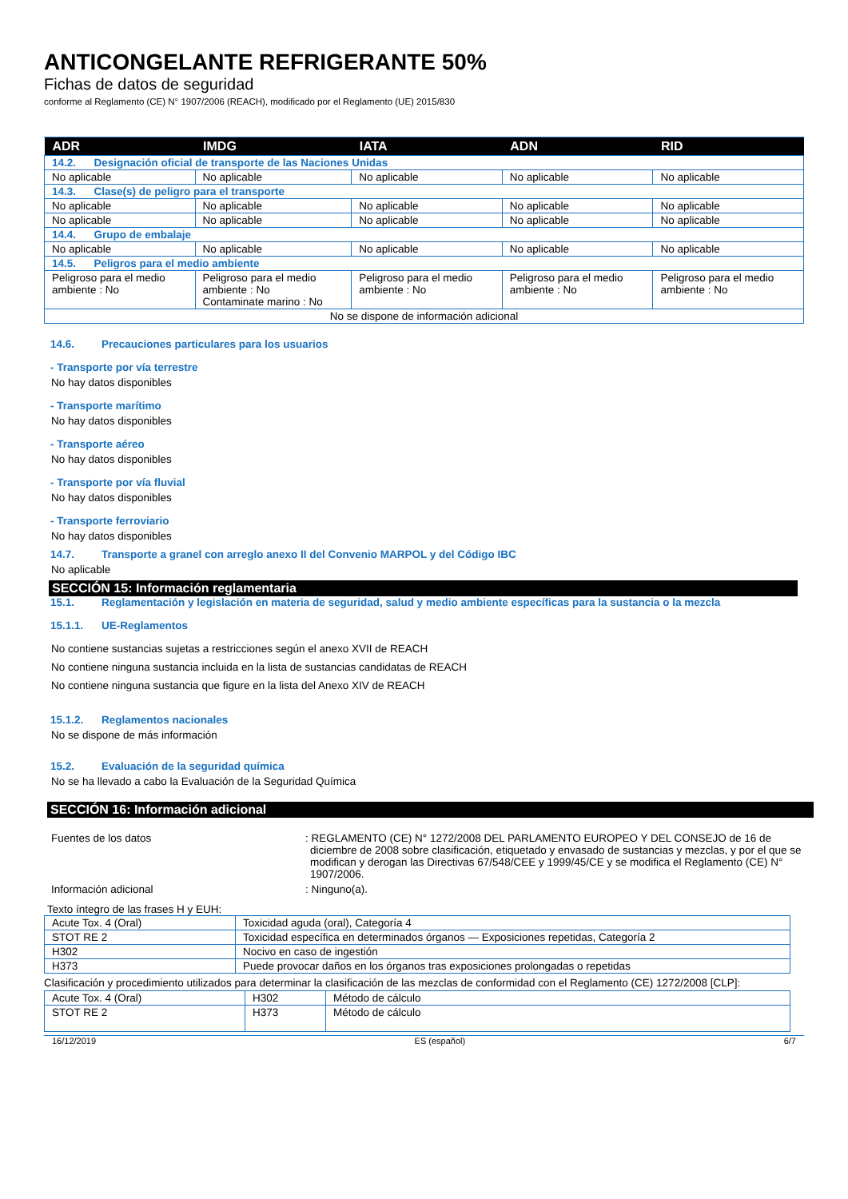ANTICONGELANTE REFRIGERANTE 50%
Fichas de datos de seguridad
conforme al Reglamento (CE) N° 1907/2006 (REACH), modificado por el Reglamento (UE) 2015/830
| ADR | IMDG | IATA | ADN | RID |
| --- | --- | --- | --- | --- |
| 14.2. Designación oficial de transporte de las Naciones Unidas | | | | |
| No aplicable | No aplicable | No aplicable | No aplicable | No aplicable |
| 14.3. Clase(s) de peligro para el transporte | | | | |
| No aplicable | No aplicable | No aplicable | No aplicable | No aplicable |
| No aplicable | No aplicable | No aplicable | No aplicable | No aplicable |
| 14.4. Grupo de embalaje | | | | |
| No aplicable | No aplicable | No aplicable | No aplicable | No aplicable |
| 14.5. Peligros para el medio ambiente | | | | |
| Peligroso para el medio ambiente : No | Peligroso para el medio ambiente : No Contaminate marino : No | Peligroso para el medio ambiente : No | Peligroso para el medio ambiente : No | Peligroso para el medio ambiente : No |
| No se dispone de información adicional | | | | |
14.6. Precauciones particulares para los usuarios
- Transporte por vía terrestre
No hay datos disponibles
- Transporte marítimo
No hay datos disponibles
- Transporte aéreo
No hay datos disponibles
- Transporte por vía fluvial
No hay datos disponibles
- Transporte ferroviario
No hay datos disponibles
14.7. Transporte a granel con arreglo anexo II del Convenio MARPOL y del Código IBC
No aplicable
SECCIÓN 15: Información reglamentaria
15.1. Reglamentación y legislación en materia de seguridad, salud y medio ambiente específicas para la sustancia o la mezcla
15.1.1. UE-Reglamentos
No contiene sustancias sujetas a restricciones según el anexo XVII de REACH
No contiene ninguna sustancia incluida en la lista de sustancias candidatas de REACH
No contiene ninguna sustancia que figure en la lista del Anexo XIV de REACH
15.1.2. Reglamentos nacionales
No se dispone de más información
15.2. Evaluación de la seguridad química
No se ha llevado a cabo la Evaluación de la Seguridad Química
SECCIÓN 16: Información adicional
Fuentes de los datos : REGLAMENTO (CE) N° 1272/2008 DEL PARLAMENTO EUROPEO Y DEL CONSEJO de 16 de diciembre de 2008 sobre clasificación, etiquetado y envasado de sustancias y mezclas, y por el que se modifican y derogan las Directivas 67/548/CEE y 1999/45/CE y se modifica el Reglamento (CE) N° 1907/2006.
Información adicional : Ninguno(a).
Texto íntegro de las frases H y EUH:
| Acute Tox. 4 (Oral) | Toxicidad aguda (oral), Categoría 4 |
| STOT RE 2 | Toxicidad específica en determinados órganos — Exposiciones repetidas, Categoría 2 |
| H302 | Nocivo en caso de ingestión |
| H373 | Puede provocar daños en los órganos tras exposiciones prolongadas o repetidas |
Clasificación y procedimiento utilizados para determinar la clasificación de las mezclas de conformidad con el Reglamento (CE) 1272/2008 [CLP]:
| Acute Tox. 4 (Oral) | H302 | Método de cálculo |
| STOT RE 2 | H373 | Método de cálculo |
16/12/2019 ES (español) 6/7